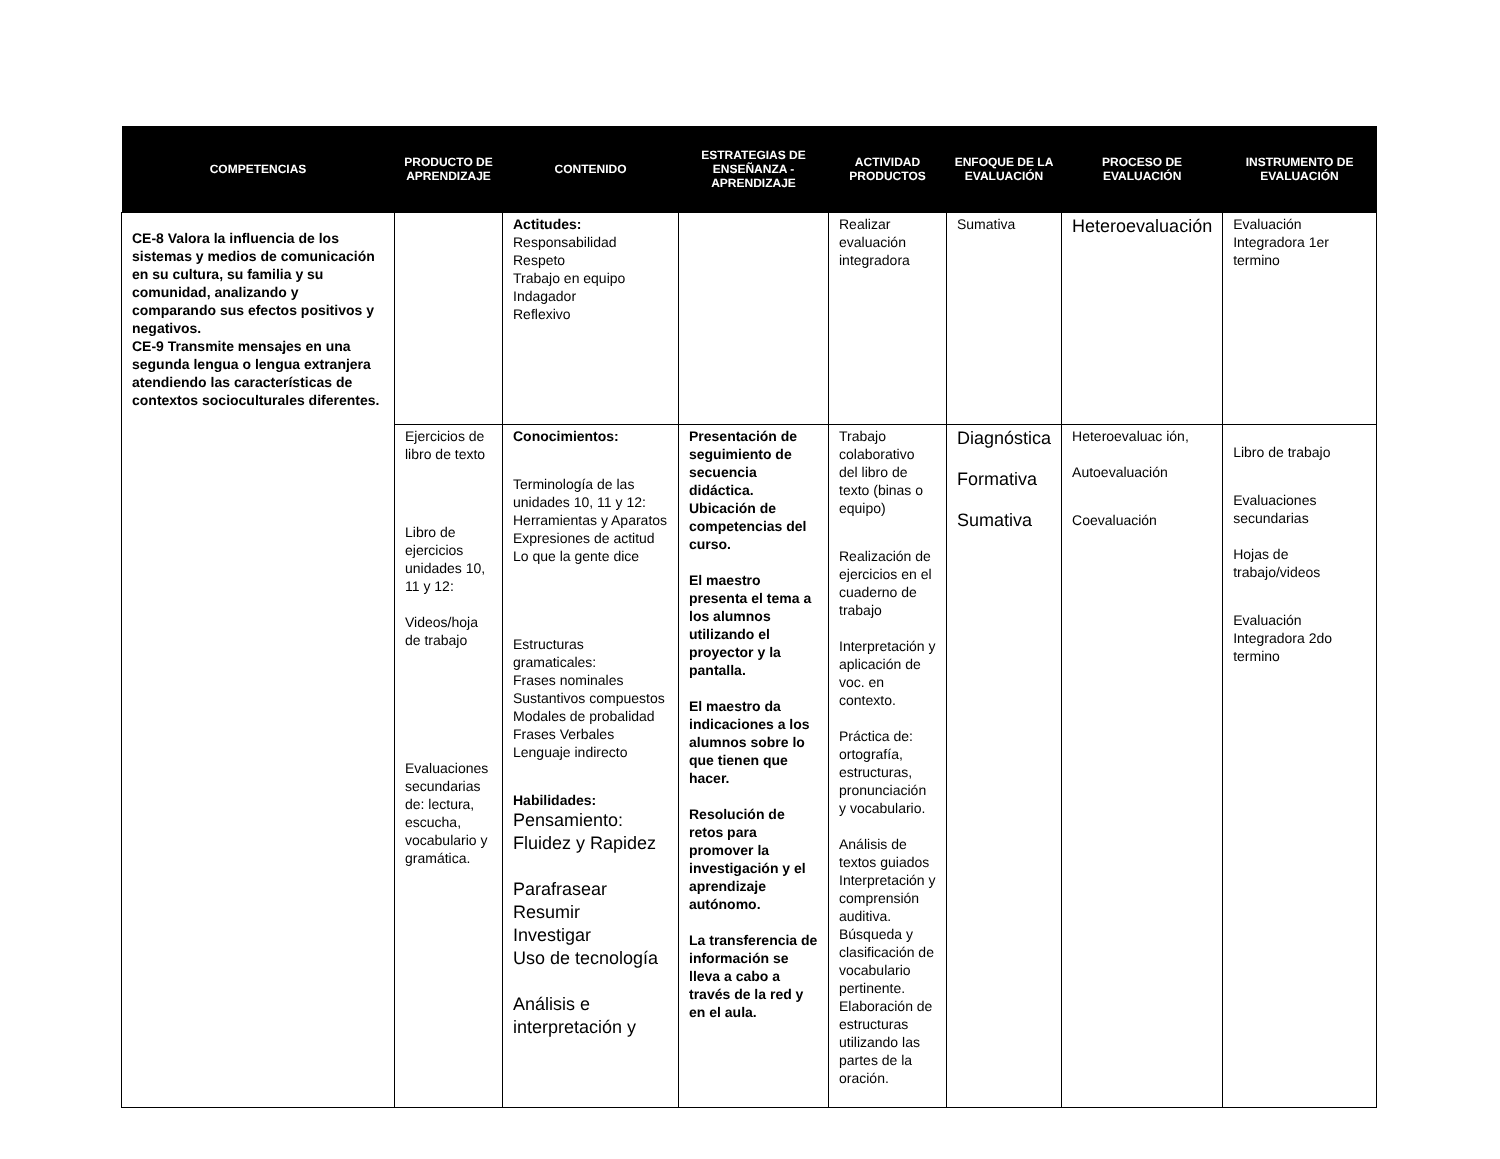| COMPETENCIAS | PRODUCTO DE APRENDIZAJE | CONTENIDO | ESTRATEGIAS DE ENSEÑANZA - APRENDIZAJE | ACTIVIDAD PRODUCTOS | ENFOQUE DE LA EVALUACIÓN | PROCESO DE EVALUACIÓN | INSTRUMENTO DE EVALUACIÓN |
| --- | --- | --- | --- | --- | --- | --- | --- |
| CE-8 Valora la influencia de los sistemas y medios de comunicación en su cultura, su familia y su comunidad, analizando y comparando sus efectos positivos y negativos. CE-9 Transmite mensajes en una segunda lengua o lengua extranjera atendiendo las características de contextos socioculturales diferentes. | | Actitudes: Responsabilidad Respeto Trabajo en equipo Indagador Reflexivo | | Realizar evaluación integradora | Sumativa | Heteroevaluación | Evaluación Integradora 1er termino |
| | Ejercicios de libro de texto Libro de ejercicios unidades 10, 11 y 12: Videos/hoja de trabajo Evaluaciones secundarias de: lectura, escucha, vocabulario y gramática. | Conocimientos: Terminología de las unidades 10, 11 y 12: Herramientas y Aparatos Expresiones de actitud Lo que la gente dice Estructuras gramaticales: Frases nominales Sustantivos compuestos Modales de probalidad Frases Verbales Lenguaje indirecto Habilidades: Pensamiento: Fluidez y Rapidez Parafrasear Resumir Investigar Uso de tecnología Análisis e interpretación y | Presentación de seguimiento de secuencia didáctica. Ubicación de competencias del curso. El maestro presenta el tema a los alumnos utilizando el proyector y la pantalla. El maestro da indicaciones a los alumnos sobre lo que tienen que hacer. Resolución de retos para promover la investigación y el aprendizaje autónomo. La transferencia de información se lleva a cabo a través de la red y en el aula. | Trabajo colaborativo del libro de texto (binas o equipo) Realización de ejercicios en el cuaderno de trabajo Interpretación y aplicación de voc. en contexto. Práctica de: ortografía, estructuras, pronunciación y vocabulario. Análisis de textos guiados Interpretación y comprensión auditiva. Búsqueda y clasificación de vocabulario pertinente. Elaboración de estructuras utilizando las partes de la oración. | Diagnóstica Formativa Sumativa | Heteroevaluac ión, Autoevaluación Coevaluación | Libro de trabajo Evaluaciones secundarias Hojas de trabajo/videos Evaluación Integradora 2do termino |